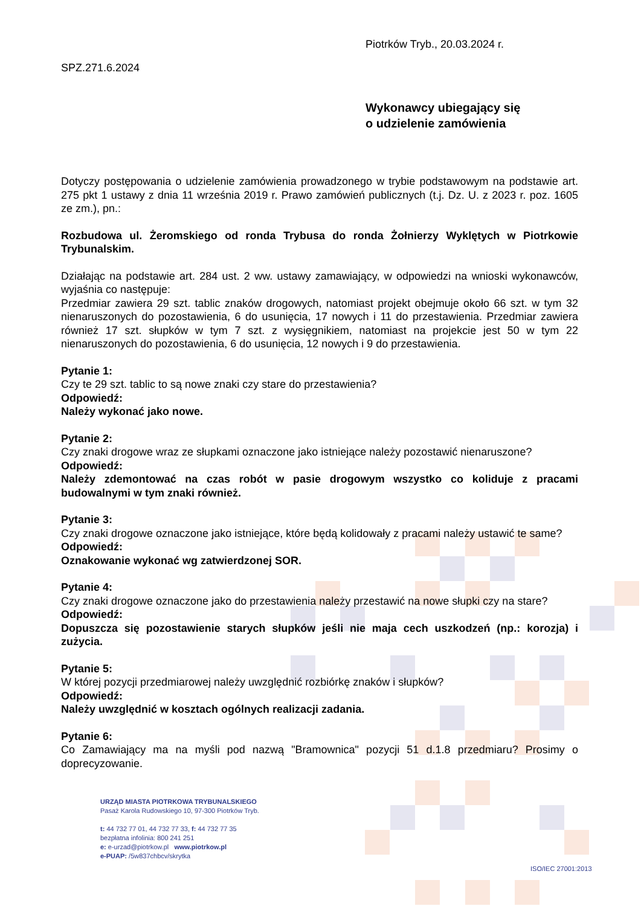Piotrków Tryb., 20.03.2024 r.
SPZ.271.6.2024
Wykonawcy ubiegający się
o udzielenie zamówienia
Dotyczy postępowania o udzielenie zamówienia prowadzonego w trybie podstawowym na podstawie art. 275 pkt 1 ustawy z dnia 11 września 2019 r. Prawo zamówień publicznych (t.j. Dz. U. z 2023 r. poz. 1605 ze zm.), pn.:
Rozbudowa ul. Żeromskiego od ronda Trybusa do ronda Żołnierzy Wyklętych w Piotrkowie Trybunalskim.
Działając na podstawie art. 284 ust. 2 ww. ustawy zamawiający, w odpowiedzi na wnioski wykonawców, wyjaśnia co następuje:
Przedmiar zawiera 29 szt. tablic znaków drogowych, natomiast projekt obejmuje około 66 szt. w tym 32 nienaruszonych do pozostawienia, 6 do usunięcia, 17 nowych i 11 do przestawienia. Przedmiar zawiera również 17 szt. słupków w tym 7 szt. z wysięgnikiem, natomiast na projekcie jest 50 w tym 22 nienaruszonych do pozostawienia, 6 do usunięcia, 12 nowych i 9 do przestawienia.
Pytanie 1:
Czy te 29 szt. tablic to są nowe znaki czy stare do przestawienia?
Odpowiedź:
Należy wykonać jako nowe.
Pytanie 2:
Czy znaki drogowe wraz ze słupkami oznaczone jako istniejące należy pozostawić nienaruszone?
Odpowiedź:
Należy zdemontować na czas robót w pasie drogowym wszystko co koliduje z pracami budowalnymi w tym znaki również.
Pytanie 3:
Czy znaki drogowe oznaczone jako istniejące, które będą kolidowały z pracami należy ustawić te same?
Odpowiedź:
Oznakowanie wykonać wg zatwierdzonej SOR.
Pytanie 4:
Czy znaki drogowe oznaczone jako do przestawienia należy przestawić na nowe słupki czy na stare?
Odpowiedź:
Dopuszcza się pozostawienie starych słupków jeśli nie maja cech uszkodzeń (np.: korozja) i zużycia.
Pytanie 5:
W której pozycji przedmiarowej należy uwzględnić rozbiórkę znaków i słupków?
Odpowiedź:
Należy uwzględnić w kosztach ogólnych realizacji zadania.
Pytanie 6:
Co Zamawiający ma na myśli pod nazwą "Bramownica" pozycji 51 d.1.8 przedmiaru? Prosimy o doprecyzowanie.
URZĄD MIASTA PIOTRKOWA TRYBUNALSKIEGO
Pasaż Karola Rudowskiego 10, 97-300 Piotrków Tryb.
t: 44 732 77 01, 44 732 77 33, f: 44 732 77 35
bezpłatna infolinia: 800 241 251
e: e-urzad@piotrkow.pl www.piotrkow.pl
e-PUAP: /5w837chbcv/skrytka
ISO/IEC 27001:2013